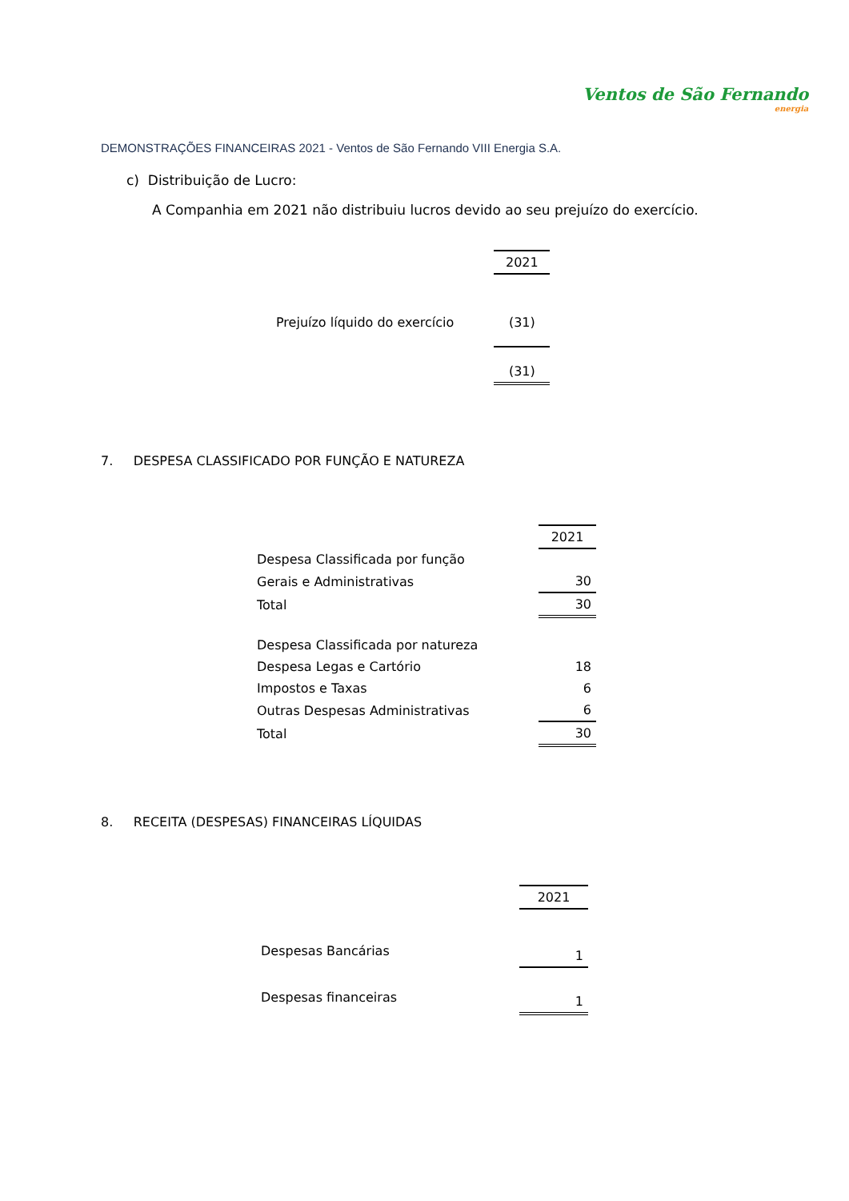Ventos de São Fernando
energia
DEMONSTRAÇÕES FINANCEIRAS 2021 - Ventos de São Fernando VIII Energia S.A.
c) Distribuição de Lucro:
A Companhia em 2021 não distribuiu lucros devido ao seu prejuízo do exercício.
| | 2021 |
| Prejuízo líquido do exercício | (31) |
| | (31) |
7. DESPESA CLASSIFICADO POR FUNÇÃO E NATUREZA
| | 2021 |
| Despesa Classificada por função | |
| Gerais e Administrativas | 30 |
| Total | 30 |
| Despesa Classificada por natureza | |
| Despesa Legas e Cartório | 18 |
| Impostos e Taxas | 6 |
| Outras Despesas Administrativas | 6 |
| Total | 30 |
8. RECEITA (DESPESAS) FINANCEIRAS LÍQUIDAS
| | 2021 |
| Despesas Bancárias | 1 |
| Despesas financeiras | 1 |